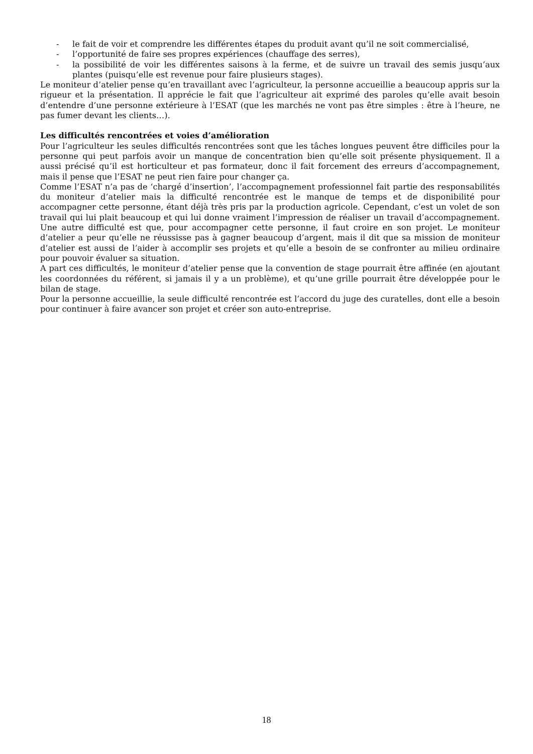- le fait de voir et comprendre les différentes étapes du produit avant qu’il ne soit commercialisé,
- l’opportunité de faire ses propres expériences (chauffage des serres),
- la possibilité de voir les différentes saisons à la ferme, et de suivre un travail des semis jusqu’aux plantes (puisqu’elle est revenue pour faire plusieurs stages).
Le moniteur d’atelier pense qu’en travaillant avec l’agriculteur, la personne accueillie a beaucoup appris sur la rigueur et la présentation. Il apprécie le fait que l’agriculteur ait exprimé des paroles qu’elle avait besoin d’entendre d’une personne extérieure à l’ESAT (que les marchés ne vont pas être simples : être à l’heure, ne pas fumer devant les clients…).
Les difficultés rencontrées et voies d’amélioration
Pour l’agriculteur les seules difficultés rencontrées sont que les tâches longues peuvent être difficiles pour la personne qui peut parfois avoir un manque de concentration bien qu’elle soit présente physiquement. Il a aussi précisé qu’il est horticulteur et pas formateur, donc il fait forcement des erreurs d’accompagnement, mais il pense que l’ESAT ne peut rien faire pour changer ça.
Comme l’ESAT n’a pas de ‘chargé d’insertion’, l’accompagnement professionnel fait partie des responsabilités du moniteur d’atelier mais la difficulté rencontrée est le manque de temps et de disponibilité pour accompagner cette personne, étant déjà très pris par la production agricole. Cependant, c’est un volet de son travail qui lui plait beaucoup et qui lui donne vraiment l’impression de réaliser un travail d’accompagnement. Une autre difficulté est que, pour accompagner cette personne, il faut croire en son projet. Le moniteur d’atelier a peur qu’elle ne réussisse pas à gagner beaucoup d’argent, mais il dit que sa mission de moniteur d’atelier est aussi de l’aider à accomplir ses projets et qu’elle a besoin de se confronter au milieu ordinaire pour pouvoir évaluer sa situation.
A part ces difficultés, le moniteur d’atelier pense que la convention de stage pourrait être affinée (en ajoutant les coordonnées du référent, si jamais il y a un problème), et qu’une grille pourrait être développée pour le bilan de stage.
Pour la personne accueillie, la seule difficulté rencontrée est l’accord du juge des curatelles, dont elle a besoin pour continuer à faire avancer son projet et créer son auto-entreprise.
18